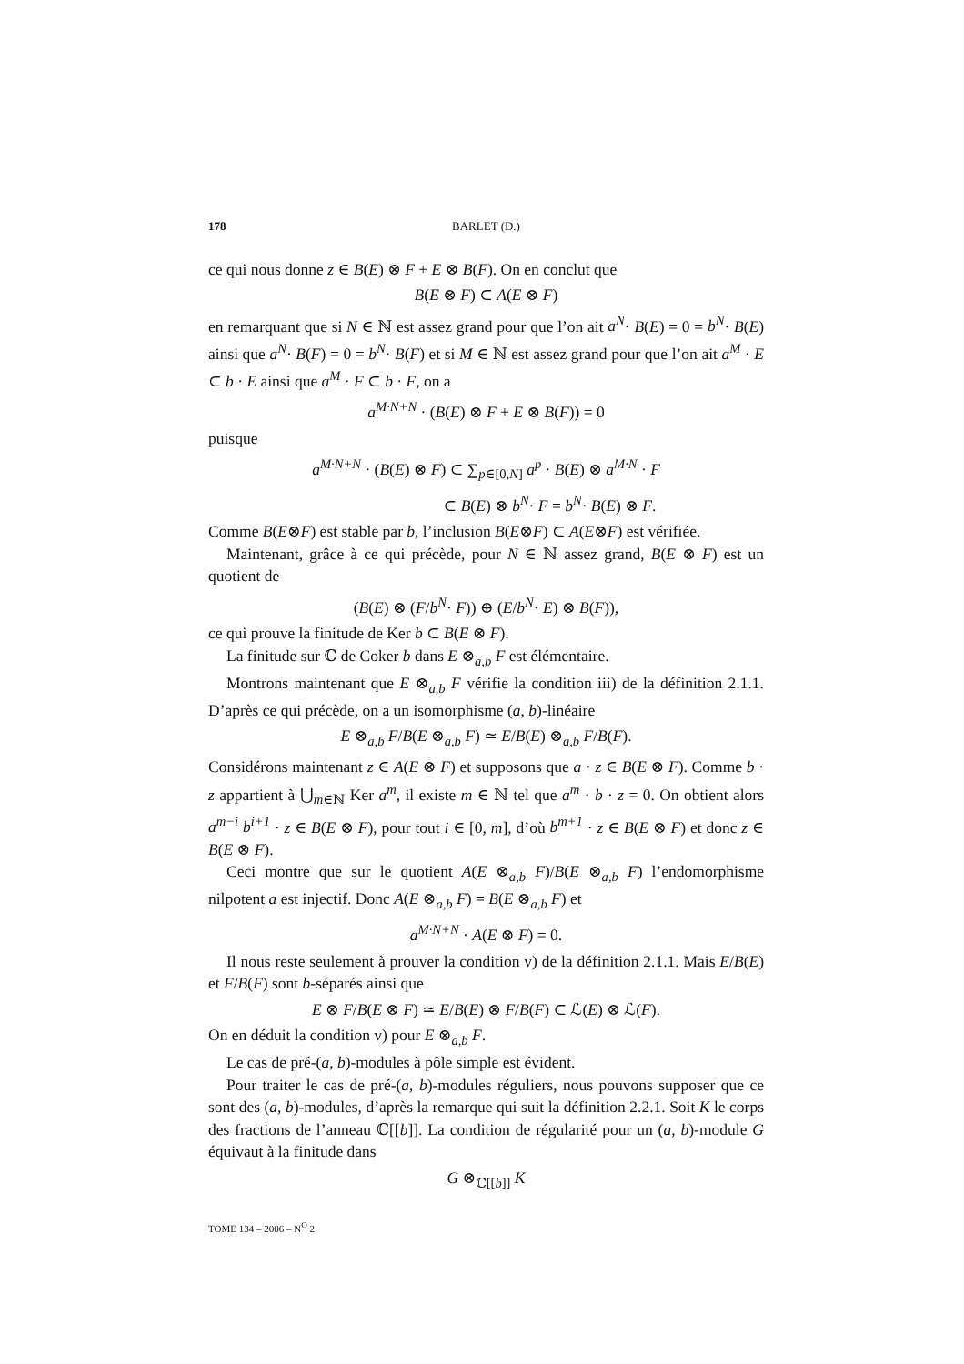178 BARLET (D.)
ce qui nous donne z ∈ B(E) ⊗ F + E ⊗ B(F). On en conclut que
B(E ⊗ F) ⊂ A(E ⊗ F)
en remarquant que si N ∈ ℕ est assez grand pour que l’on ait a<sup>N</sup>· B(E) = 0 = b<sup>N</sup>· B(E) ainsi que a<sup>N</sup>· B(F) = 0 = b<sup>N</sup>· B(F) et si M ∈ ℕ est assez grand pour que l’on ait a<sup>M</sup> · E ⊂ b · E ainsi que a<sup>M</sup> · F ⊂ b · F, on a
a<sup>M·N+N</sup> · (B(E) ⊗ F + E ⊗ B(F)) = 0
puisque
a<sup>M·N+N</sup> · (B(E) ⊗ F) ⊂ ∑<sub>p∈[0,N]</sub> a<sup>p</sup> · B(E) ⊗ a<sup>M·N</sup> · F
⊂ B(E) ⊗ b<sup>N</sup>· F = b<sup>N</sup>· B(E) ⊗ F.
Comme B(E⊗F) est stable par b, l’inclusion B(E⊗F) ⊂ A(E⊗F) est vérifiée.
Maintenant, grâce à ce qui précède, pour N ∈ ℕ assez grand, B(E ⊗ F) est un quotient de
(B(E) ⊗ (F/b<sup>N</sup>· F)) ⊕ (E/b<sup>N</sup>· E) ⊗ B(F)),
ce qui prouve la finitude de Ker b ⊂ B(E ⊗ F).
La finitude sur ℂ de Coker b dans E ⊗<sub>a,b</sub> F est élémentaire.
Montrons maintenant que E ⊗<sub>a,b</sub> F vérifie la condition iii) de la définition 2.1.1. D’après ce qui précède, on a un isomorphisme (a, b)-linéaire
E ⊗<sub>a,b</sub> F/B(E ⊗<sub>a,b</sub> F) ≃ E/B(E) ⊗<sub>a,b</sub> F/B(F).
Considérons maintenant z ∈ A(E ⊗ F) et supposons que a · z ∈ B(E ⊗ F). Comme b · z appartient à ⋃<sub>m∈ℕ</sub> Ker a<sup>m</sup>, il existe m ∈ ℕ tel que a<sup>m</sup> · b · z = 0. On obtient alors a<sup>m−i</sup> b<sup>i+1</sup> · z ∈ B(E ⊗ F), pour tout i ∈ [0, m], d’où b<sup>m+1</sup> · z ∈ B(E ⊗ F) et donc z ∈ B(E ⊗ F).
Ceci montre que sur le quotient A(E ⊗<sub>a,b</sub> F)/B(E ⊗<sub>a,b</sub> F) l’endomorphisme nilpotent a est injectif. Donc A(E ⊗<sub>a,b</sub> F) = B(E ⊗<sub>a,b</sub> F) et
a<sup>M·N+N</sup> · A(E ⊗ F) = 0.
Il nous reste seulement à prouver la condition v) de la définition 2.1.1. Mais E/B(E) et F/B(F) sont b-séparés ainsi que
E ⊗ F/B(E ⊗ F) ≃ E/B(E) ⊗ F/B(F) ⊂ ℒ(E) ⊗ ℒ(F).
On en déduit la condition v) pour E ⊗<sub>a,b</sub> F.
Le cas de pré-(a, b)-modules à pôle simple est évident.
Pour traiter le cas de pré-(a, b)-modules réguliers, nous pouvons supposer que ce sont des (a, b)-modules, d’après la remarque qui suit la définition 2.2.1. Soit K le corps des fractions de l’anneau ℂ[[b]]. La condition de régularité pour un (a, b)-module G équivaut à la finitude dans
G ⊗<sub>ℂ[[b]]</sub> K
TOME 134 – 2006 – N<sup>O</sup> 2